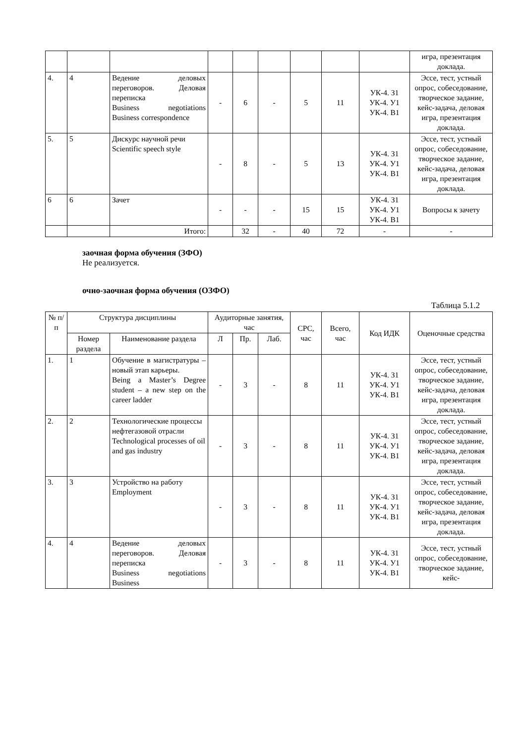| | | | | | | | | | игра, презентация доклада. |
| 4. | 4 | Ведение деловых переговоров. Деловая переписка Business negotiations Business correspondence | - | 6 | - | 5 | 11 | УК-4. З1 УК-4. У1 УК-4. В1 | Эссе, тест, устный опрос, собеседование, творческое задание, кейс-задача, деловая игра, презентация доклада. |
| 5. | 5 | Дискурс научной речи Scientific speech style | - | 8 | - | 5 | 13 | УК-4. З1 УК-4. У1 УК-4. В1 | Эссе, тест, устный опрос, собеседование, творческое задание, кейс-задача, деловая игра, презентация доклада. |
| 6 | 6 | Зачет | - | - | - | 15 | 15 | УК-4. З1 УК-4. У1 УК-4. В1 | Вопросы к зачету |
| | | Итого: | | 32 | - | 40 | 72 | - | - |
заочная форма обучения (ЗФО)
Не реализуется.
очно-заочная форма обучения (ОЗФО)
Таблица 5.1.2
| № п/п | Структура дисциплины | | Аудиторные занятия, час | | | СРС, час | Всего, час | Код ИДК | Оценочные средства |
| --- | --- | --- | --- | --- | --- | --- | --- | --- | --- |
| | Номер раздела | Наименование раздела | Л | Пр. | Лаб. | | | | |
| 1. | 1 | Обучение в магистратуры – новый этап карьеры. Being a Master’s Degree student – a new step on the career ladder | - | 3 | - | 8 | 11 | УК-4. З1 УК-4. У1 УК-4. В1 | Эссе, тест, устный опрос, собеседование, творческое задание, кейс-задача, деловая игра, презентация доклада. |
| 2. | 2 | Технологические процессы нефтегазовой отрасли Technological processes of oil and gas industry | - | 3 | - | 8 | 11 | УК-4. З1 УК-4. У1 УК-4. В1 | Эссе, тест, устный опрос, собеседование, творческое задание, кейс-задача, деловая игра, презентация доклада. |
| 3. | 3 | Устройство на работу Employment | - | 3 | - | 8 | 11 | УК-4. З1 УК-4. У1 УК-4. В1 | Эссе, тест, устный опрос, собеседование, творческое задание, кейс-задача, деловая игра, презентация доклада. |
| 4. | 4 | Ведение деловых переговоров. Деловая переписка Business negotiations Business | - | 3 | - | 8 | 11 | УК-4. З1 УК-4. У1 УК-4. В1 | Эссе, тест, устный опрос, собеседование, творческое задание, кейс- |